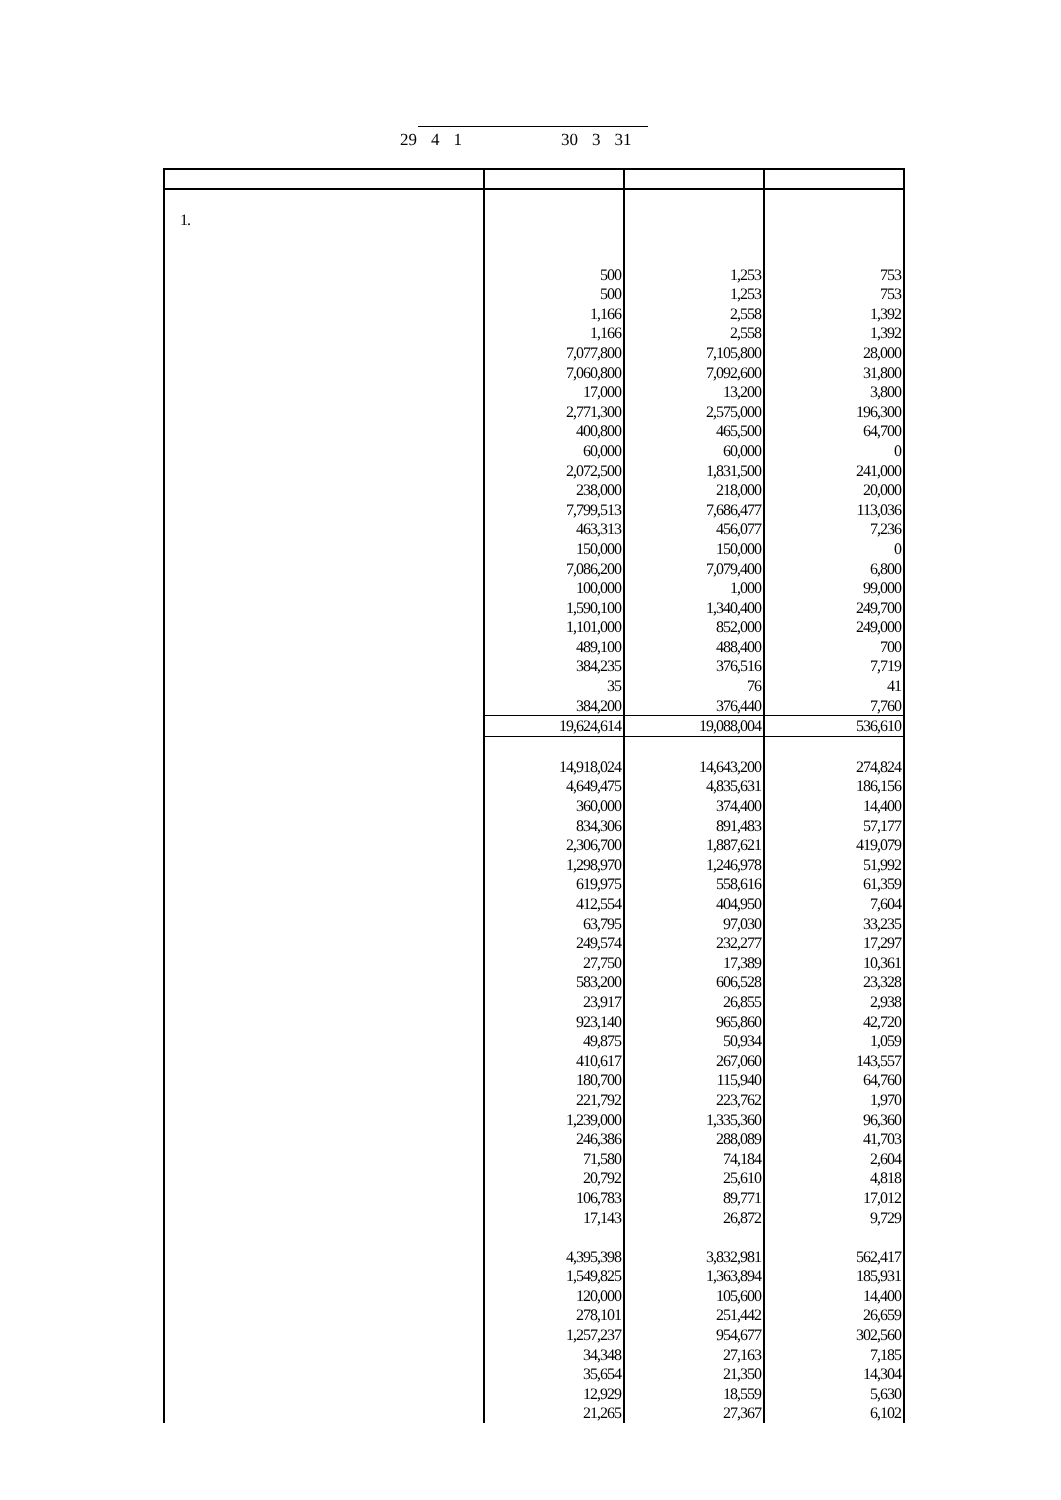29 4 1 30 3 31
| 1. | | | |
| | 500 500 1,166 1,166 7,077,800 7,060,800 17,000 2,771,300 400,800 60,000 2,072,500 238,000 7,799,513 463,313 150,000 7,086,200 100,000 1,590,100 1,101,000 489,100 384,235 35 384,200 | 1,253 1,253 2,558 2,558 7,105,800 7,092,600 13,200 2,575,000 465,500 60,000 1,831,500 218,000 7,686,477 456,077 150,000 7,079,400 1,000 1,340,400 852,000 488,400 376,516 76 376,440 | 753 753 1,392 1,392 28,000 31,800 3,800 196,300 64,700 0 241,000 20,000 113,036 7,236 0 6,800 99,000 249,700 249,000 700 7,719 41 7,760 |
| | 19,624,614 | 19,088,004 | 536,610 |
| | 14,918,024 4,649,475 360,000 834,306 2,306,700 1,298,970 619,975 412,554 63,795 249,574 27,750 583,200 23,917 923,140 49,875 410,617 180,700 221,792 1,239,000 246,386 71,580 20,792 106,783 17,143 4,395,398 1,549,825 120,000 278,101 1,257,237 34,348 35,654 12,929 21,265 | 14,643,200 4,835,631 374,400 891,483 1,887,621 1,246,978 558,616 404,950 97,030 232,277 17,389 606,528 26,855 965,860 50,934 267,060 115,940 223,762 1,335,360 288,089 74,184 25,610 89,771 26,872 3,832,981 1,363,894 105,600 251,442 954,677 27,163 21,350 18,559 27,367 | 274,824 186,156 14,400 57,177 419,079 51,992 61,359 7,604 33,235 17,297 10,361 23,328 2,938 42,720 1,059 143,557 64,760 1,970 96,360 41,703 2,604 4,818 17,012 9,729 562,417 185,931 14,400 26,659 302,560 7,185 14,304 5,630 6,102 |